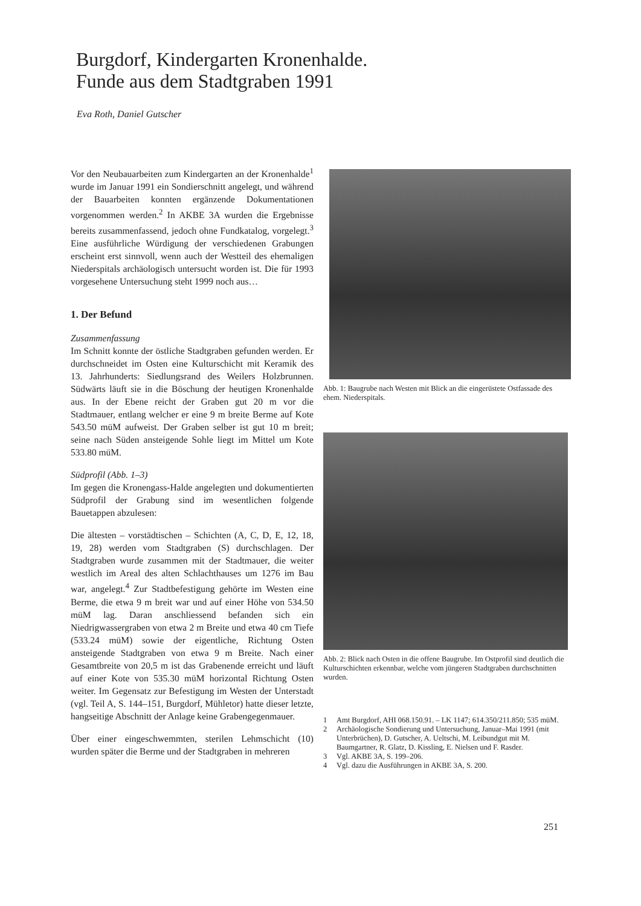Burgdorf, Kindergarten Kronenhalde.
Funde aus dem Stadtgraben 1991
Eva Roth, Daniel Gutscher
Vor den Neubauarbeiten zum Kindergarten an der Kronenhalde<sup>1</sup> wurde im Januar 1991 ein Sondierschnitt angelegt, und während der Bauarbeiten konnten ergänzende Dokumentationen vorgenommen werden.<sup>2</sup> In AKBE 3A wurden die Ergebnisse bereits zusammenfassend, jedoch ohne Fundkatalog, vorgelegt.<sup>3</sup> Eine ausführliche Würdigung der verschiedenen Grabungen erscheint erst sinnvoll, wenn auch der Westteil des ehemaligen Niederspitals archäologisch untersucht worden ist. Die für 1993 vorgesehene Untersuchung steht 1999 noch aus…
1. Der Befund
Zusammenfassung
Im Schnitt konnte der östliche Stadtgraben gefunden werden. Er durchschneidet im Osten eine Kulturschicht mit Keramik des 13. Jahrhunderts: Siedlungsrand des Weilers Holzbrunnen. Südwärts läuft sie in die Böschung der heutigen Kronenhalde aus. In der Ebene reicht der Graben gut 20 m vor die Stadtmauer, entlang welcher er eine 9 m breite Berme auf Kote 543.50 müM aufweist. Der Graben selber ist gut 10 m breit; seine nach Süden ansteigende Sohle liegt im Mittel um Kote 533.80 müM.
Südprofil (Abb. 1–3)
Im gegen die Kronengass-Halde angelegten und dokumentierten Südprofil der Grabung sind im wesentlichen folgende Bauetappen abzulesen:
Die ältesten – vorstädtischen – Schichten (A, C, D, E, 12, 18, 19, 28) werden vom Stadtgraben (S) durchschlagen. Der Stadtgraben wurde zusammen mit der Stadtmauer, die weiter westlich im Areal des alten Schlachthauses um 1276 im Bau war, angelegt.<sup>4</sup> Zur Stadtbefestigung gehörte im Westen eine Berme, die etwa 9 m breit war und auf einer Höhe von 534.50 müM lag. Daran anschliessend befanden sich ein Niedrigwassergraben von etwa 2 m Breite und etwa 40 cm Tiefe (533.24 müM) sowie der eigentliche, Richtung Osten ansteigende Stadtgraben von etwa 9 m Breite. Nach einer Gesamtbreite von 20,5 m ist das Grabenende erreicht und läuft auf einer Kote von 535.30 müM horizontal Richtung Osten weiter. Im Gegensatz zur Befestigung im Westen der Unterstadt (vgl. Teil A, S. 144–151, Burgdorf, Mühletor) hatte dieser letzte, hangseitige Abschnitt der Anlage keine Grabengegenmauer.
Über einer eingeschwemmten, sterilen Lehmschicht (10) wurden später die Berme und der Stadtgraben in mehreren
Abb. 1: Baugrube nach Westen mit Blick an die eingerüstete Ostfassade des ehem. Niederspitals.
Abb. 2: Blick nach Osten in die offene Baugrube. Im Ostprofil sind deutlich die Kulturschichten erkennbar, welche vom jüngeren Stadtgraben durchschnitten wurden.
1 Amt Burgdorf, AHI 068.150.91. – LK 1147; 614.350/211.850; 535 müM.
2 Archäologische Sondierung und Untersuchung, Januar–Mai 1991 (mit Unterbrüchen), D. Gutscher, A. Ueltschi, M. Leibundgut mit M. Baumgartner, R. Glatz, D. Kissling, E. Nielsen und F. Rasder.
3 Vgl. AKBE 3A, S. 199–206.
4 Vgl. dazu die Ausführungen in AKBE 3A, S. 200.
251